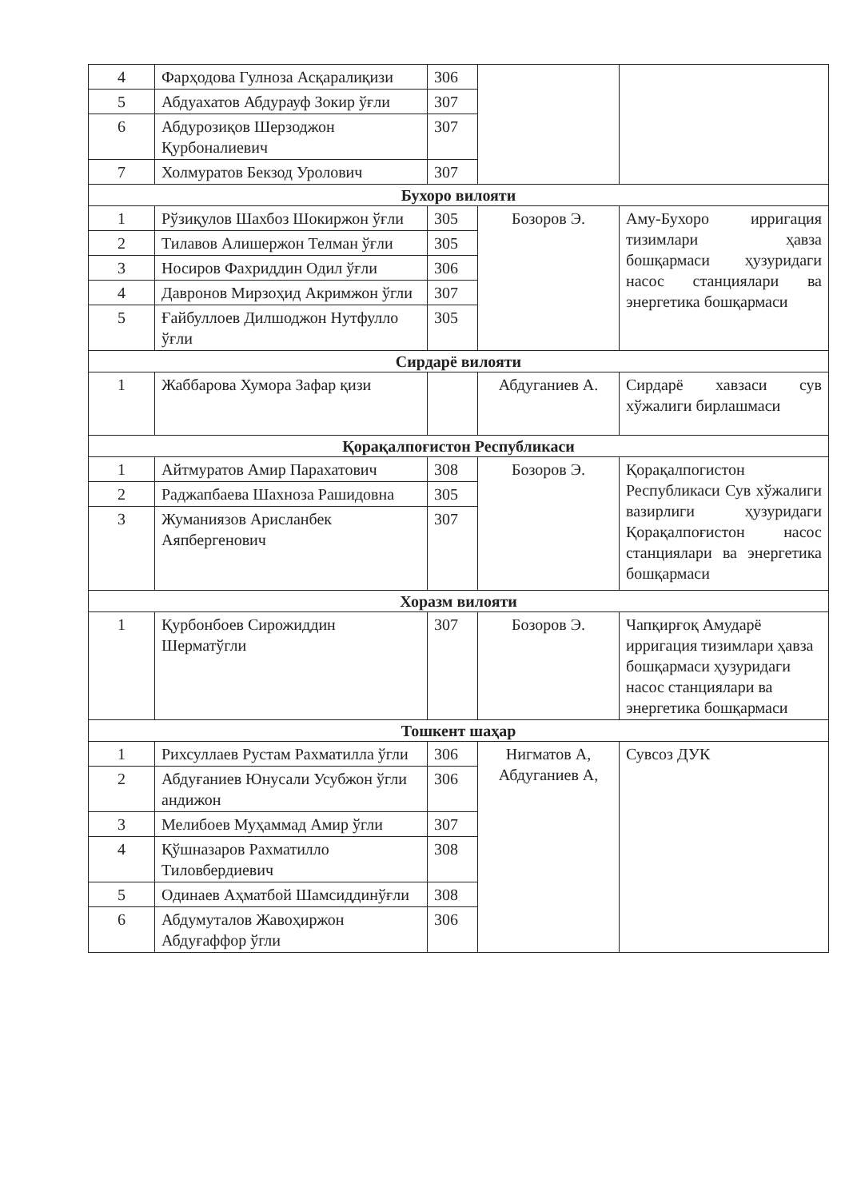| 4 | Фарҳодова Гулноза Асқаралиқизи | 306 | | |
| 5 | Абдуахатов Абдурауф Зокир ўғли | 307 | | |
| 6 | Абдурозиқов Шерзоджон Қурбоналиевич | 307 | | |
| 7 | Холмуратов Бекзод Уролович | 307 | | |
| Бухоро вилояти | | | | |
| 1 | Рўзиқулов Шахбоз Шокиржон ўғли | 305 | Бозоров Э. | Аму-Бухоро ирригация тизимлари ҳавза бошқармаси ҳузуридаги насос станциялари ва энергетика бошқармаси |
| 2 | Тилавов Алишержон Телман ўғли | 305 | | |
| 3 | Носиров Фахриддин Одил ўғли | 306 | | |
| 4 | Давронов Мирзоҳид Акримжон ўгли | 307 | | |
| 5 | Ғайбуллоев Дилшоджон Нутфулло ўғли | 305 | | |
| Сирдарё вилояти | | | | |
| 1 | Жаббарова Хумора Зафар қизи | | Абдуганиев А. | Сирдарё хавзаси сув хўжалиги бирлашмаси |
| Қорақалпоғистон Республикаси | | | | |
| 1 | Айтмуратов Амир Парахатович | 308 | Бозоров Э. | Қорақалпогистон Республикаси Сув хўжалиги вазирлиги ҳузуридаги Қорақалпоғистон насос станциялари ва энергетика бошқармаси |
| 2 | Раджапбаева Шахноза Рашидовна | 305 | | |
| 3 | Жуманиязов Арисланбек Аяпбергенович | 307 | | |
| Хоразм вилояти | | | | |
| 1 | Қурбонбоев Сирожиддин Шерматўгли | 307 | Бозоров Э. | Чапқирғоқ Амударё ирригация тизимлари ҳавза бошқармаси ҳузуридаги насос станциялари ва энергетика бошқармаси |
| Тошкент шаҳар | | | | |
| 1 | Рихсуллаев Рустам Рахматилла ўгли | 306 | Нигматов А, Абдуганиев А, | Сувсоз ДУК |
| 2 | Абдуғаниев Юнусали Усубжон ўгли андижон | 306 | | |
| 3 | Мелибоев Муҳаммад Амир ўгли | 307 | | |
| 4 | Қўшназаров Рахматилло Тиловбердиевич | 308 | | |
| 5 | Одинаев Аҳматбой Шамсиддинўғли | 308 | | |
| 6 | Абдумуталов Жавоҳиржон Абдуғаффор ўгли | 306 | | |